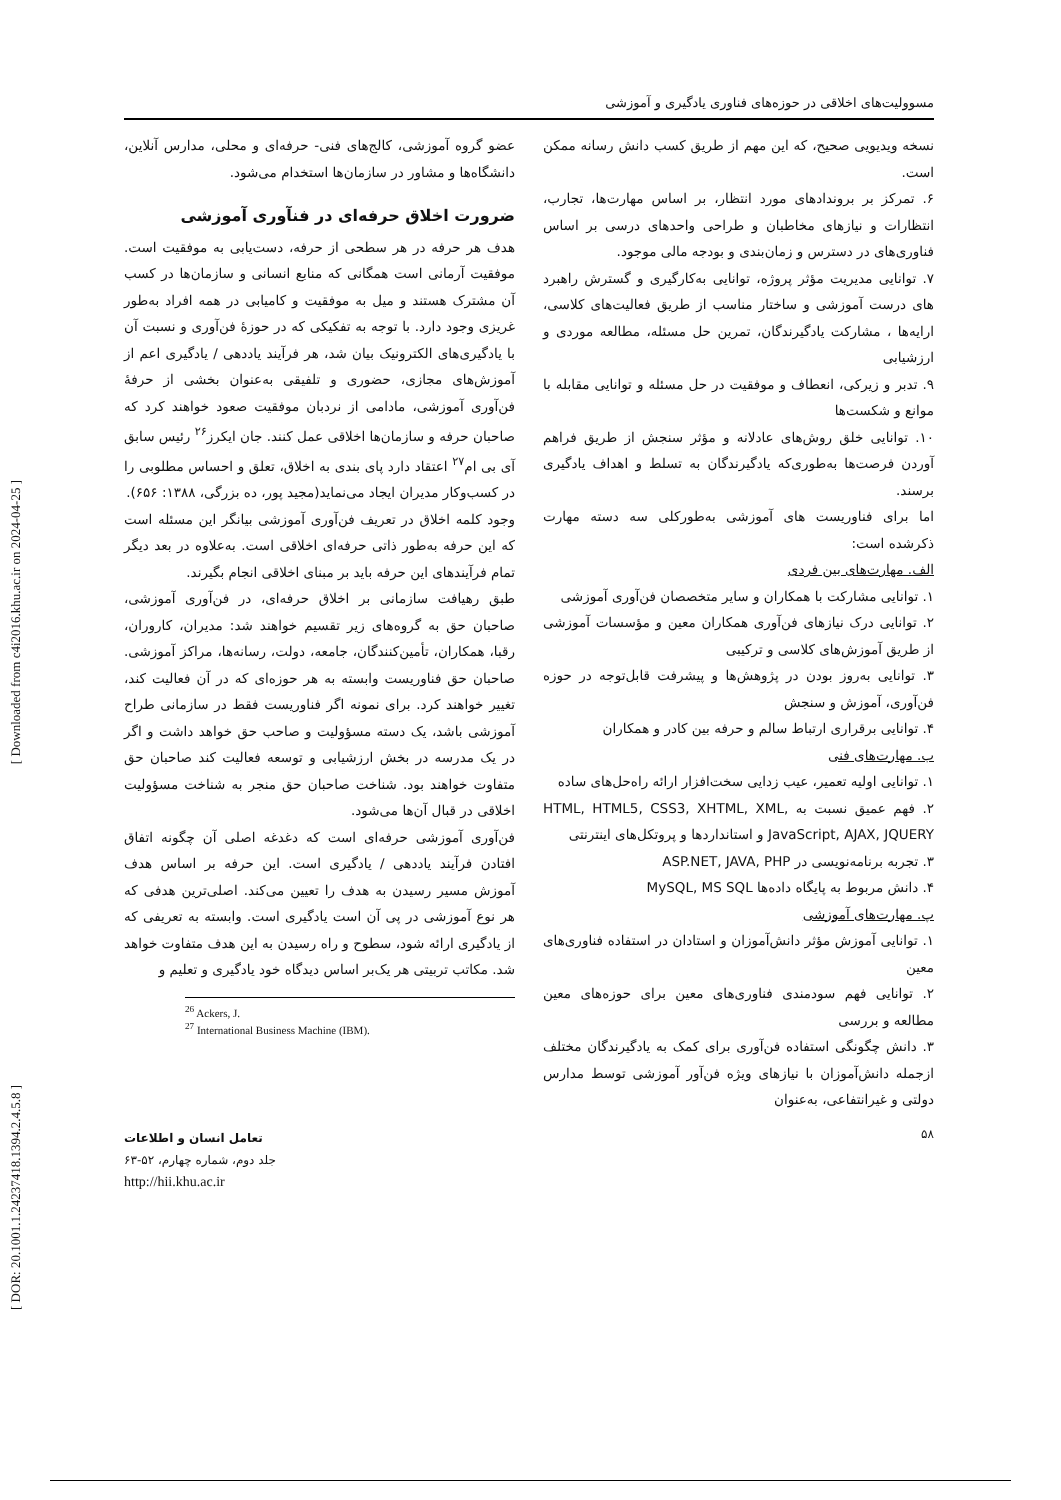[ Downloaded from c4i2016.khu.ac.ir on 2024-04-25 ]
[ DOR: 20.1001.1.24237418.1394.2.4.5.8 ]
مسوولیت‌های اخلاقی در حوزه‌های فناوری یادگیری و آموزشی
نسخه ویدیویی صحیح، که این مهم از طریق کسب دانش رسانه ممکن است.
۶. تمرکز بر بروندادهای مورد انتظار، بر اساس مهارت‌ها، تجارب، انتظارات و نیازهای مخاطبان و طراحی واحدهای درسی بر اساس فناوری‌های در دسترس و زمان‌بندی و بودجه مالی موجود.
۷. توانایی مدیریت مؤثر پروژه، توانایی به‌کارگیری و گسترش راهبرد های درست آموزشی و ساختار مناسب از طریق فعالیت‌های کلاسی، ارایه‌ها ، مشارکت یادگیرندگان، تمرین حل مسئله، مطالعه موردی و ارزشیابی
۹. تدبر و زیرکی، انعطاف و موفقیت در حل مسئله و توانایی مقابله با موانع و شکست‌ها
۱۰. توانایی خلق روش‌های عادلانه و مؤثر سنجش از طریق فراهم آوردن فرصت‌ها به‌طوری‌که یادگیرندگان به تسلط و اهداف یادگیری برسند.
اما برای فناوریست های آموزشی به‌طورکلی سه دسته مهارت ذکرشده است:
الف. مهارت‌های بین فردی
۱. توانایی مشارکت با همکاران و سایر متخصصان فن‌آوری آموزشی
۲. توانایی درک نیازهای فن‌آوری همکاران معین و مؤسسات آموزشی از طریق آموزش‌های کلاسی و ترکیبی
۳. توانایی به‌روز بودن در پژوهش‌ها و پیشرفت قابل‌توجه در حوزه فن‌آوری، آموزش و سنجش
۴. توانایی برقراری ارتباط سالم و حرفه بین کادر و همکاران
ب. مهارت‌های فنی
۱. توانایی اولیه تعمیر، عیب زدایی سخت‌افزار ارائه راه‌حل‌های ساده
۲. فهم عمیق نسبت به HTML, HTML5, CSS3, XHTML, XML, JavaScript, AJAX, JQUERY و استانداردها و پروتکل‌های اینترنتی
۳. تجربه برنامه‌نویسی در ASP.NET, JAVA, PHP
۴. دانش مربوط به پایگاه داده‌ها MySQL, MS SQL
پ. مهارت‌های آموزشی
۱. توانایی آموزش مؤثر دانش‌آموزان و استادان در استفاده فناوری‌های معین
۲. توانایی فهم سودمندی فناوری‌های معین برای حوزه‌های معین مطالعه و بررسی
۳. دانش چگونگی استفاده فن‌آوری برای کمک به یادگیرندگان مختلف ازجمله دانش‌آموزان با نیازهای ویژه فن‌آور آموزشی توسط مدارس دولتی و غیرانتفاعی، به‌عنوان
عضو گروه آموزشی، کالج‌های فنی- حرفه‌ای و محلی، مدارس آنلاین، دانشگاه‌ها و مشاور در سازمان‌ها استخدام می‌شود.
ضرورت اخلاق حرفه‌ای در فنآوری آموزشی
هدف هر حرفه در هر سطحی از حرفه، دست‌یابی به موفقیت است. موفقیت آرمانی است همگانی که منابع انسانی و سازمان‌ها در کسب آن مشترک هستند و میل به موفقیت و کامیابی در همه افراد به‌طور غریزی وجود دارد. با توجه به تفکیکی که در حوزۀ فن‌آوری و نسبت آن با یادگیری‌های الکترونیک بیان شد، هر فرآیند یاددهی / یادگیری اعم از آموزش‌های مجازی، حضوری و تلفیقی به‌عنوان بخشی از حرفۀ فن‌آوری آموزشی، مادامی از نردبان موفقیت صعود خواهند کرد که صاحبان حرفه و سازمان‌ها اخلاقی عمل کنند. جان ایکرز<sup>۲۶</sup> رئیس سابق آی بی ام<sup>۲۷</sup> اعتقاد دارد پای بندی به اخلاق، تعلق و احساس مطلوبی را در کسب‌وکار مدیران ایجاد می‌نماید(مجید پور، ده بزرگی، ۱۳۸۸: ۶۵۶).
وجود کلمه اخلاق در تعریف فن‌آوری آموزشی بیانگر این مسئله است که این حرفه به‌طور ذاتی حرفه‌ای اخلاقی است. به‌علاوه در بعد دیگر تمام فرآیندهای این حرفه باید بر مبنای اخلاقی انجام بگیرند.
طبق رهیافت سازمانی بر اخلاق حرفه‌ای، در فن‌آوری آموزشی، صاحبان حق به گروه‌های زیر تقسیم خواهند شد: مدیران، کاروران، رقبا، همکاران، تأمین‌کنندگان، جامعه، دولت، رسانه‌ها، مراکز آموزشی. صاحبان حق فناوریست وابسته به هر حوزه‌ای که در آن فعالیت کند، تغییر خواهند کرد. برای نمونه اگر فناوریست فقط در سازمانی طراح آموزشی باشد، یک دسته مسؤولیت و صاحب حق خواهد داشت و اگر در یک مدرسه در بخش ارزشیابی و توسعه فعالیت کند صاحبان حق متفاوت خواهند بود. شناخت صاحبان حق منجر به شناخت مسؤولیت اخلاقی در قبال آن‌ها می‌شود.
فن‌آوری آموزشی حرفه‌ای است که دغدغه اصلی آن چگونه اتفاق افتادن فرآیند یاددهی / یادگیری است. این حرفه بر اساس هدف آموزش مسیر رسیدن به هدف را تعیین می‌کند. اصلی‌ترین هدفی که هر نوع آموزشی در پی آن است یادگیری است. وابسته به تعریفی که از یادگیری ارائه شود، سطوح و راه رسیدن به این هدف متفاوت خواهد شد. مکاتب تربیتی هر یک‌بر اساس دیدگاه خود یادگیری و تعلیم و
<sup>26</sup> Ackers, J.
<sup>27</sup> International Business Machine (IBM).
۵۸
تعامل انسان و اطلاعات
جلد دوم، شماره چهارم، ۵۲-۶۳
http://hii.khu.ac.ir